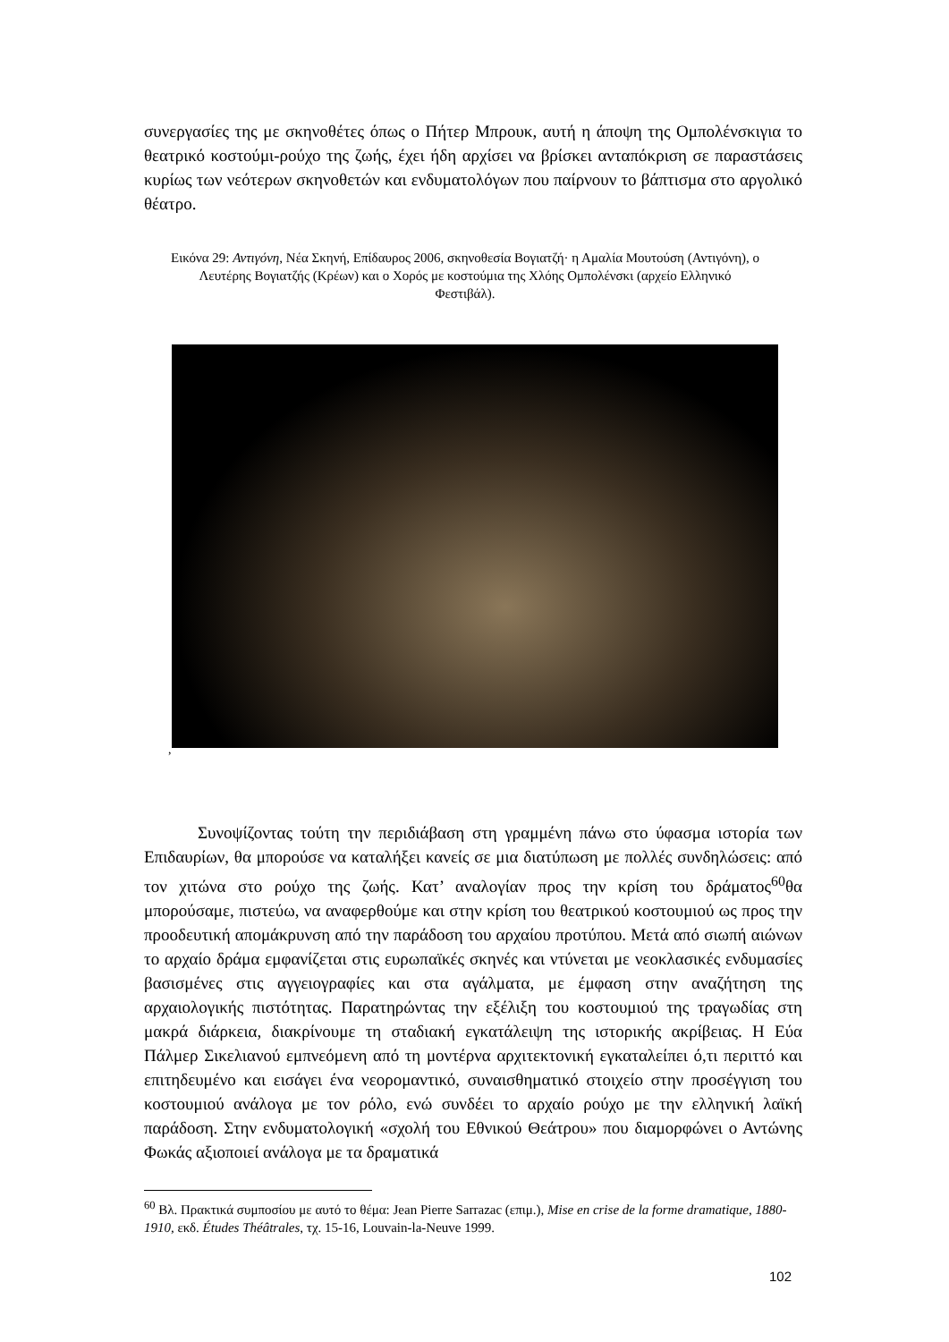συνεργασίες της με σκηνοθέτες όπως ο Πήτερ Μπρουκ, αυτή η άποψη της Ομπολένσκιγια το θεατρικό κοστούμι-ρούχο της ζωής, έχει ήδη αρχίσει να βρίσκει ανταπόκριση σε παραστάσεις κυρίως των νεότερων σκηνοθετών και ενδυματολόγων που παίρνουν το βάπτισμα στο αργολικό θέατρο.
Εικόνα 29: Αντιγόνη, Νέα Σκηνή, Επίδαυρος 2006, σκηνοθεσία Βογιατζή· η Αμαλία Μουτούση (Αντιγόνη), ο Λευτέρης Βογιατζής (Κρέων) και ο Χορός με κοστούμια της Χλόης Ομπολένσκι (αρχείο Ελληνικό Φεστιβάλ).
,
Συνοψίζοντας τούτη την περιδιάβαση στη γραμμένη πάνω στο ύφασμα ιστορία των Επιδαυρίων, θα μπορούσε να καταλήξει κανείς σε μια διατύπωση με πολλές συνδηλώσεις: από τον χιτώνα στο ρούχο της ζωής. Κατ’ αναλογίαν προς την κρίση του δράματος<sup>60</sup>θα μπορούσαμε, πιστεύω, να αναφερθούμε και στην κρίση του θεατρικού κοστουμιού ως προς την προοδευτική απομάκρυνση από την παράδοση του αρχαίου προτύπου. Μετά από σιωπή αιώνων το αρχαίο δράμα εμφανίζεται στις ευρωπαϊκές σκηνές και ντύνεται με νεοκλασικές ενδυμασίες βασισμένες στις αγγειογραφίες και στα αγάλματα, με έμφαση στην αναζήτηση της αρχαιολογικής πιστότητας. Παρατηρώντας την εξέλιξη του κοστουμιού της τραγωδίας στη μακρά διάρκεια, διακρίνουμε τη σταδιακή εγκατάλειψη της ιστορικής ακρίβειας. Η Εύα Πάλμερ Σικελιανού εμπνεόμενη από τη μοντέρνα αρχιτεκτονική εγκαταλείπει ό,τι περιττό και επιτηδευμένο και εισάγει ένα νεορομαντικό, συναισθηματικό στοιχείο στην προσέγγιση του κοστουμιού ανάλογα με τον ρόλο, ενώ συνδέει το αρχαίο ρούχο με την ελληνική λαϊκή παράδοση. Στην ενδυματολογική «σχολή του Εθνικού Θεάτρου» που διαμορφώνει ο Αντώνης Φωκάς αξιοποιεί ανάλογα με τα δραματικά
<sup>60</sup> Βλ. Πρακτικά συμποσίου με αυτό το θέμα: Jean Pierre Sarrazac (επιμ.), Mise en crise de la forme dramatique, 1880-1910, εκδ. Études Théâtrales, τχ. 15-16, Louvain-la-Neuve 1999.
102